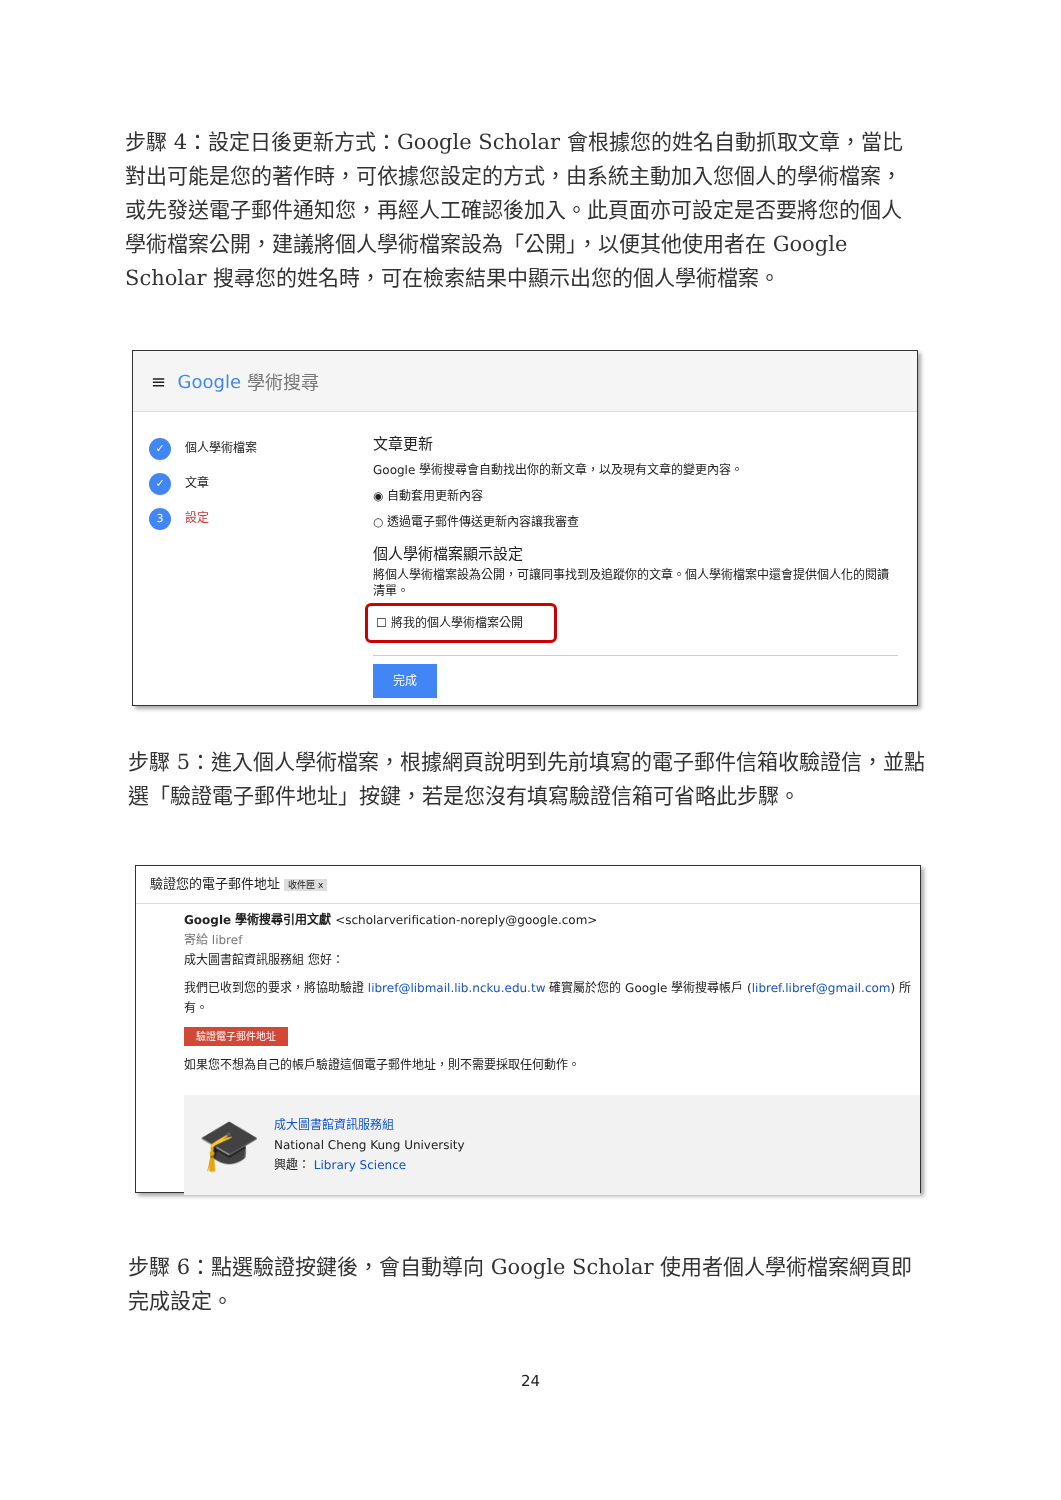步驟 4：設定日後更新方式：Google Scholar 會根據您的姓名自動抓取文章，當比對出可能是您的著作時，可依據您設定的方式，由系統主動加入您個人的學術檔案，或先發送電子郵件通知您，再經人工確認後加入。此頁面亦可設定是否要將您的個人學術檔案公開，建議將個人學術檔案設為「公開」，以便其他使用者在 Google Scholar 搜尋您的姓名時，可在檢索結果中顯示出您的個人學術檔案。
≡ Google 學術搜尋
✓ 個人學術檔案
✓ 文章
3 設定
文章更新
Google 學術搜尋會自動找出你的新文章，以及現有文章的變更內容。
◉ 自動套用更新內容
○ 透過電子郵件傳送更新內容讓我審查
個人學術檔案顯示設定
將個人學術檔案設為公開，可讓同事找到及追蹤你的文章。個人學術檔案中還會提供個人化的閱讀清單。
☐ 將我的個人學術檔案公開
完成
步驟 5：進入個人學術檔案，根據網頁說明到先前填寫的電子郵件信箱收驗證信，並點選「驗證電子郵件地址」按鍵，若是您沒有填寫驗證信箱可省略此步驟。
驗證您的電子郵件地址 收件匣 x
Google 學術搜尋引用文獻 <scholarverification-noreply@google.com>
寄給 libref
成大圖書館資訊服務組 您好：
我們已收到您的要求，將協助驗證 libref@libmail.lib.ncku.edu.tw 確實屬於您的 Google 學術搜尋帳戶 (libref.libref@gmail.com) 所有。
驗證電子郵件地址
如果您不想為自己的帳戶驗證這個電子郵件地址，則不需要採取任何動作。
🎓
成大圖書館資訊服務組
National Cheng Kung University
興趣： Library Science
步驟 6：點選驗證按鍵後，會自動導向 Google Scholar 使用者個人學術檔案網頁即完成設定。
24